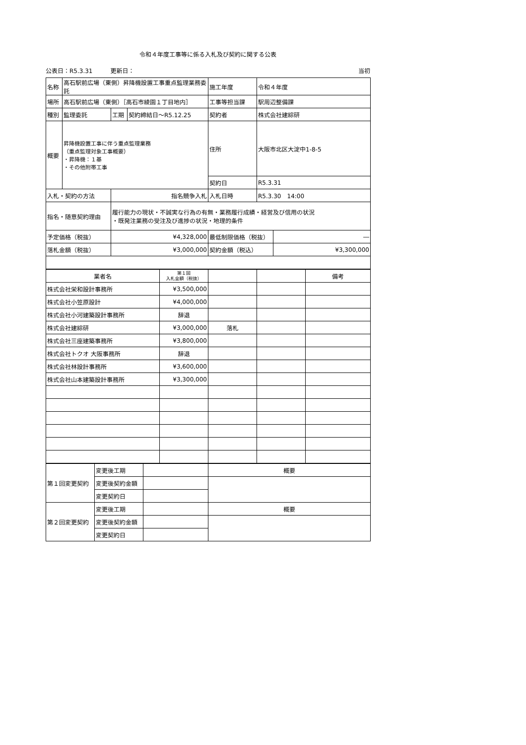令和４年度工事等に係る入札及び契約に関する公表
公表日：R5.3.31　　　更新日： 当初
| 名称 | 高石駅前広場（東側）昇降機設置工事重点監理業務委託 | | | 施工年度 | 令和４年度 | |
| 場所 | 高石駅前広場（東側）［高石市綾園１丁目地内］ | | | 工事等担当課 | 駅周辺整備課 | |
| 種別 | 監理委託 | 工期 | 契約締結日～R5.12.25 | 契約者 | 株式会社建綜研 | |
| 概要 | 昇降機設置工事に伴う重点監理業務 （重点監理対象工事概要） ・昇降機：１基 ・その他附帯工事 | | | 住所 | 大阪市北区大淀中1-8-5 | |
| | | | | 契約日 | R5.3.31 | |
| 入札・契約の方法 | | 指名競争入札 | | 入札日時 | R5.3.30 14:00 | |
| 指名・随意契約理由 | | 履行能力の現状・不誠実な行為の有無・業務履行成績・経営及び信用の状況 ・既発注業務の受注及び進捗の状況・地理的条件 | | | | |
| 予定価格（税抜） | | ¥4,328,000 | | 最低制限価格（税抜） | | ― |
| 落札金額（税抜） | | ¥3,000,000 | | 契約金額（税込） | | ¥3,300,000 |
| 業者名 | 第１回 入札金額（税抜） | | | 備考 |
| --- | --- | --- | --- | --- |
| 株式会社栄和設計事務所 | ¥3,500,000 | | | |
| 株式会社小笠原設計 | ¥4,000,000 | | | |
| 株式会社小河建築設計事務所 | 辞退 | | | |
| 株式会社建綜研 | ¥3,000,000 | 落札 | | |
| 株式会社三座建築事務所 | ¥3,800,000 | | | |
| 株式会社トクオ 大阪事務所 | 辞退 | | | |
| 株式会社林設計事務所 | ¥3,600,000 | | | |
| 株式会社山本建築設計事務所 | ¥3,300,000 | | | |
| 第１回変更契約 | 変更後工期 | | 概要 |
| | 変更後契約金額 | | |
| | 変更契約日 | | |
| 第２回変更契約 | 変更後工期 | | 概要 |
| | 変更後契約金額 | | |
| | 変更契約日 | | |